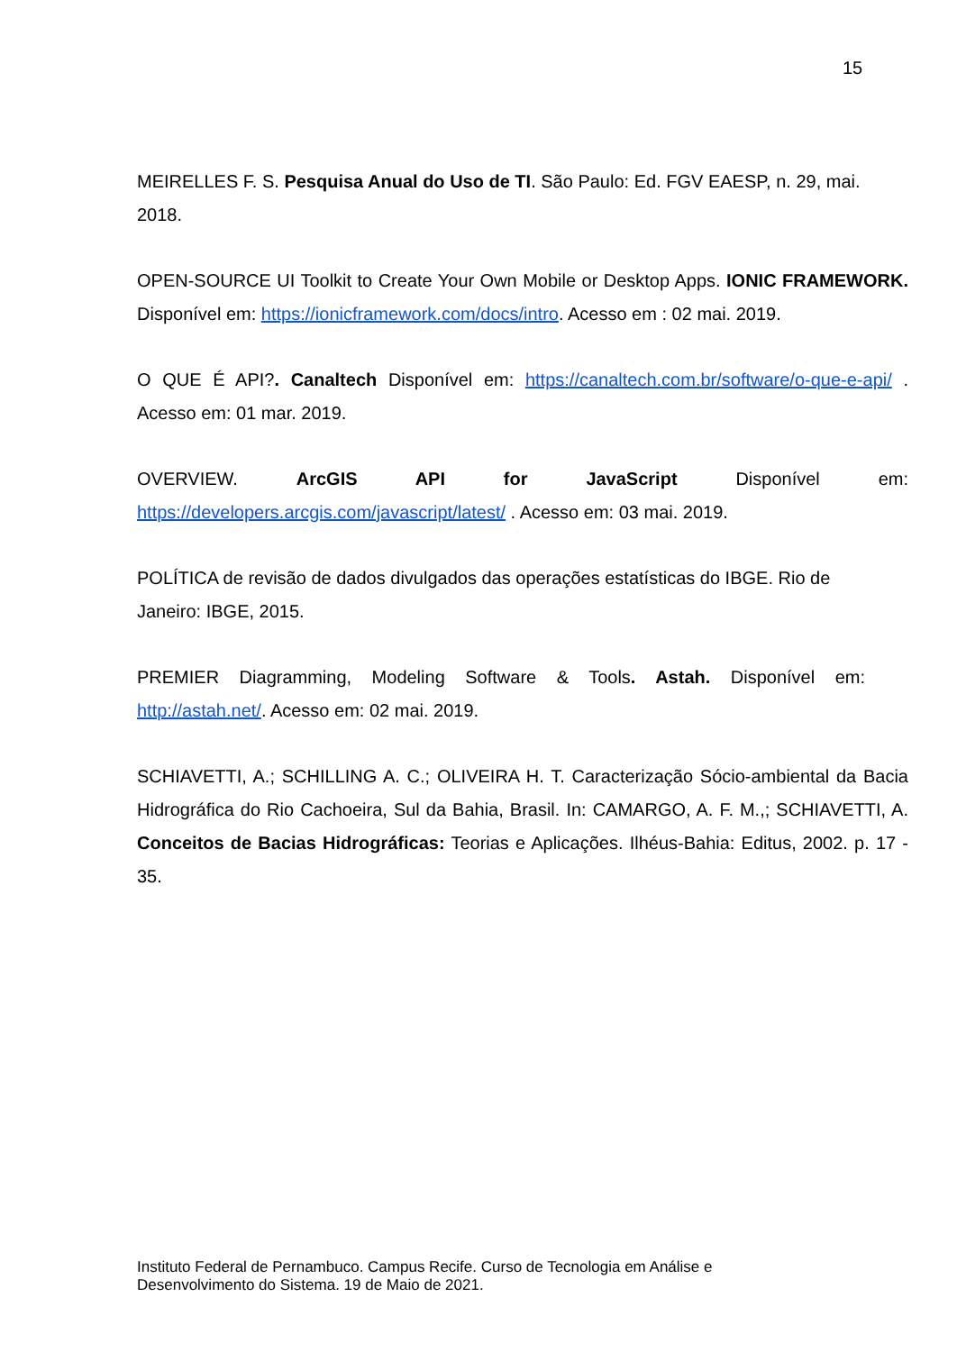15
MEIRELLES F. S. Pesquisa Anual do Uso de TI. São Paulo: Ed. FGV EAESP, n. 29, mai. 2018.
OPEN-SOURCE UI Toolkit to Create Your Own Mobile or Desktop Apps. IONIC FRAMEWORK. Disponível em: https://ionicframework.com/docs/intro. Acesso em : 02 mai. 2019.
O QUE É API?. Canaltech Disponível em: https://canaltech.com.br/software/o-que-e-api/ . Acesso em: 01 mar. 2019.
OVERVIEW. ArcGIS API for JavaScript Disponível em: https://developers.arcgis.com/javascript/latest/ . Acesso em: 03 mai. 2019.
POLÍTICA de revisão de dados divulgados das operações estatísticas do IBGE. Rio de Janeiro: IBGE, 2015.
PREMIER Diagramming, Modeling Software & Tools. Astah. Disponível em: http://astah.net/. Acesso em: 02 mai. 2019.
SCHIAVETTI, A.; SCHILLING A. C.; OLIVEIRA H. T. Caracterização Sócio-ambiental da Bacia Hidrográfica do Rio Cachoeira, Sul da Bahia, Brasil. In: CAMARGO, A. F. M.,; SCHIAVETTI, A. Conceitos de Bacias Hidrográficas: Teorias e Aplicações. Ilhéus-Bahia: Editus, 2002. p. 17 - 35.
Instituto Federal de Pernambuco. Campus Recife. Curso de Tecnologia em Análise e
Desenvolvimento do Sistema. 19 de Maio de 2021.